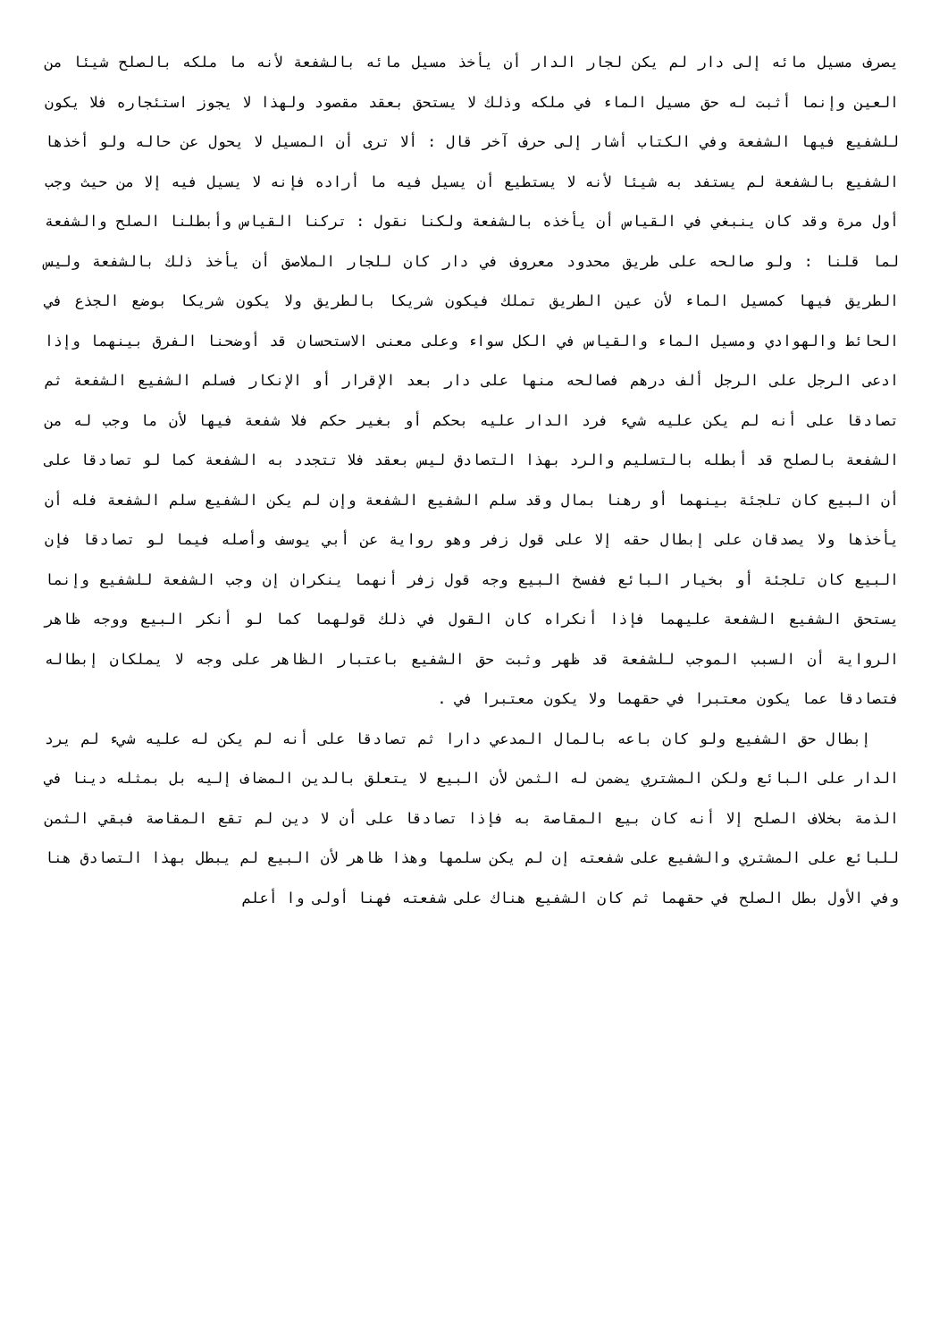يصرف مسيل مائه إلى دار لم يكن لجار الدار أن يأخذ مسيل مائه بالشفعة لأنه ما ملكه بالصلح شيئا من العين وإنما أثبت له حق مسيل الماء في ملكه وذلك لا يستحق بعقد مقصود ولهذا لا يجوز استئجاره فلا يكون للشفيع فيها الشفعة وفي الكتاب أشار إلى حرف آخر قال : ألا ترى أن المسيل لا يحول عن حاله ولو أخذها الشفيع بالشفعة لم يستفد به شيئا لأنه لا يستطيع أن يسيل فيه ما أراده فإنه لا يسيل فيه إلا من حيث وجب أول مرة وقد كان ينبغي في القياس أن يأخذه بالشفعة ولكنا نقول : تركنا القياس وأبطلنا الصلح والشفعة لما قلنا : ولو صالحه على طريق محدود معروف في دار كان للجار الملاصق أن يأخذ ذلك بالشفعة وليس الطريق فيها كمسيل الماء لأن عين الطريق تملك فيكون شريكا بالطريق ولا يكون شريكا بوضع الجذع في الحائط والهوادي ومسيل الماء والقياس في الكل سواء وعلى معنى الاستحسان قد أوضحنا الفرق بينهما وإذا ادعى الرجل على الرجل ألف درهم فصالحه منها على دار بعد الإقرار أو الإنكار فسلم الشفيع الشفعة ثم تصادقا على أنه لم يكن عليه شيء فرد الدار عليه بحكم أو بغير حكم فلا شفعة فيها لأن ما وجب له من الشفعة بالصلح قد أبطله بالتسليم والرد بهذا التصادق ليس بعقد فلا تتجدد به الشفعة كما لو تصادقا على أن البيع كان تلجئة بينهما أو رهنا بمال وقد سلم الشفيع الشفعة وإن لم يكن الشفيع سلم الشفعة فله أن يأخذها ولا يصدقان على إبطال حقه إلا على قول زفر وهو رواية عن أبي يوسف وأصله فيما لو تصادقا فإن البيع كان تلجئة أو بخيار البائع ففسخ البيع وجه قول زفر أنهما ينكران إن وجب الشفعة للشفيع وإنما يستحق الشفيع الشفعة عليهما فإذا أنكراه كان القول في ذلك قولهما كما لو أنكر البيع ووجه ظاهر الرواية أن السبب الموجب للشفعة قد ظهر وثبت حق الشفيع باعتبار الظاهر على وجه لا يملكان إبطاله فتصادقا عما يكون معتبرا في حقهما ولا يكون معتبرا في .
إبطال حق الشفيع ولو كان باعه بالمال المدعي دارا ثم تصادقا على أنه لم يكن له عليه شيء لم يرد الدار على البائع ولكن المشتري يضمن له الثمن لأن البيع لا يتعلق بالدين المضاف إليه بل بمثله دينا في الذمة بخلاف الصلح إلا أنه كان بيع المقاصة به فإذا تصادقا على أن لا دين لم تقع المقاصة فبقي الثمن للبائع على المشتري والشفيع على شفعته إن لم يكن سلمها وهذا ظاهر لأن البيع لم يبطل بهذا التصادق هنا وفي الأول بطل الصلح في حقهما ثم كان الشفيع هناك على شفعته فهنا أولى وا أعلم